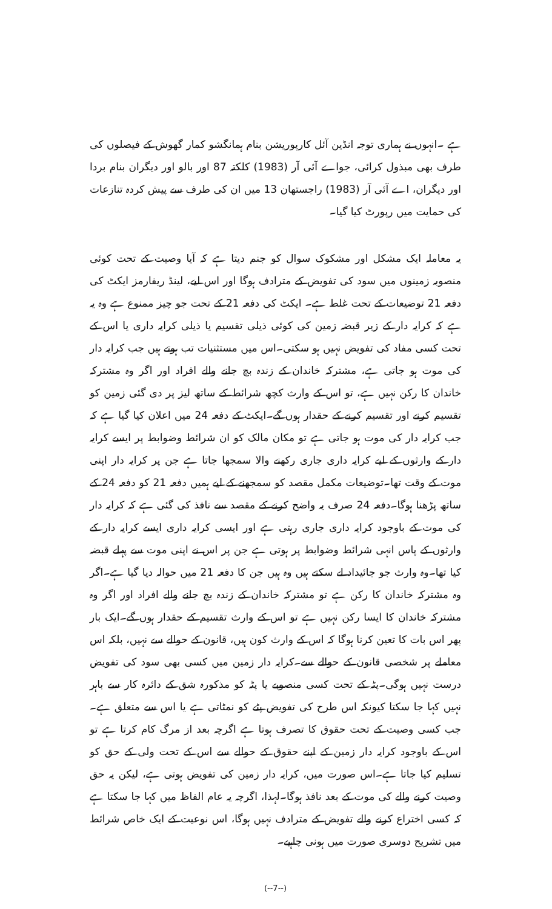ہے ۔انہوں نے ہماری توجہ انڈین آئل کارپوریشن بنام ہمانگشو کمار گھوش کے فیصلوں کی طرف بھی مبذول کرائی، جواے آئی آر (1983) کلکتہ 87 اور بالو اور دیگران بنام بردا اور دیگران، اے آئی آر (1983) راجستھان 13 میں ان کی طرف سے پیش کردہ تنازعات کی حمایت میں رپورٹ کیا گیا۔
یہ معاملہ ایک مشکل اور مشکوک سوال کو جنم دیتا ہے کہ آیا وصیت کے تحت کوئی منصوبہ زمینوں میں سود کی تفویض کے مترادف ہوگا اور اس لیے، لینڈ ریفارمز ایکٹ کی دفعہ 21 توضیعات کے تحت غلط ہے۔ ایکٹ کی دفعہ 21 کے تحت جو چیز ممنوع ہے وہ یہ ہے کہ کرایہ دار کے زیر قبضہ زمین کی کوئی ذیلی تقسیم یا ذیلی کرایہ داری یا اس کے تحت کسی مفاد کی تفویض نہیں ہو سکتی۔اس میں مستثنیات تب ہوتے ہیں جب کرایہ دار کی موت ہو جاتی ہے، مشترکہ خاندان کے زندہ بچ جانے والے افراد اور اگر وہ مشترکہ خاندان کا رکن نہیں ہے، تو اس کے وارث کچھ شرائط کے ساتھ لیز پر دی گئی زمین کو تقسیم کرنے اور تقسیم کرنے کے حقدار ہوں گے۔ایکٹ کے دفعہ 24 میں اعلان کیا گیا ہے کہ جب کرایہ دار کی موت ہو جاتی ہے تو مکان مالک کو ان شرائط وضوابط پر ایسے کرایہ دار کے وارثوں کے لیے کرایہ داری جاری رکھنے والا سمجھا جاتا ہے جن پر کرایہ دار اپنی موت کے وقت تھا۔توضیعات مکمل مقصد کو سمجھنے کے لیے ہمیں دفعہ 21 کو دفعہ 24 کے ساتھ پڑھنا ہوگا۔دفعہ 24 صرف یہ واضح کرنے کے مقصد سے نافذ کی گئی ہے کہ کرایہ دار کی موت کے باوجود کرایہ داری جاری رہتی ہے اور ایسی کرایہ داری ایسے کرایہ دار کے وارثوں کے پاس انہی شرائط وضوابط پر ہوتی ہے جن پر اس نے اپنی موت سے پہلے قبضہ کیا تھا۔وہ وارث جو جائیداد لے سکتے ہیں وہ ہیں جن کا دفعہ 21 میں حوالہ دیا گیا ہے۔اگر وہ مشترکہ خاندان کا رکن ہے تو مشترکہ خاندان کے زندہ بچ جانے والے افراد اور اگر وہ مشترکہ خاندان کا ایسا رکن نہیں ہے تو اس کے وارث تقسیم کے حقدار ہوں گے۔ایک بار پھر اس بات کا تعین کرنا ہوگا کہ اس کے وارث کون ہیں، قانون کے حوالے سے نہیں، بلکہ اس معاملے پر شخصی قانون کے حوالے سے۔کرایہ دار زمین میں کسی بھی سود کی تفویض درست نہیں ہوگی۔پٹہ کے تحت کسی منصوبے یا پٹہ کو مذکورہ شق کے دائرہ کار سے باہر نہیں کہا جا سکتا کیونکہ اس طرح کی تفویض پٹے کو نمٹاتی ہے یا اس سے متعلق ہے۔جب کسی وصیت کے تحت حقوق کا تصرف ہوتا ہے اگرچہ بعد از مرگ کام کرتا ہے تو اس کے باوجود کرایہ دار زمین کے اپنے حقوق کے حوالے سے اس کے تحت ولی کے حق کو تسلیم کیا جاتا ہے۔اس صورت میں، کرایہ دار زمین کی تفویض ہوتی ہے، لیکن یہ حق وصیت کرنے والے کی موت کے بعد نافذ ہوگا۔لہذا، اگرچہ یہ عام الفاظ میں کہا جا سکتا ہے کہ کسی اختراع کرنے والے تفویض کے مترادف نہیں ہوگا، اس نوعیت کے ایک خاص شرائط میں تشریح دوسری صورت میں ہونی چاہیے۔
(--7--)